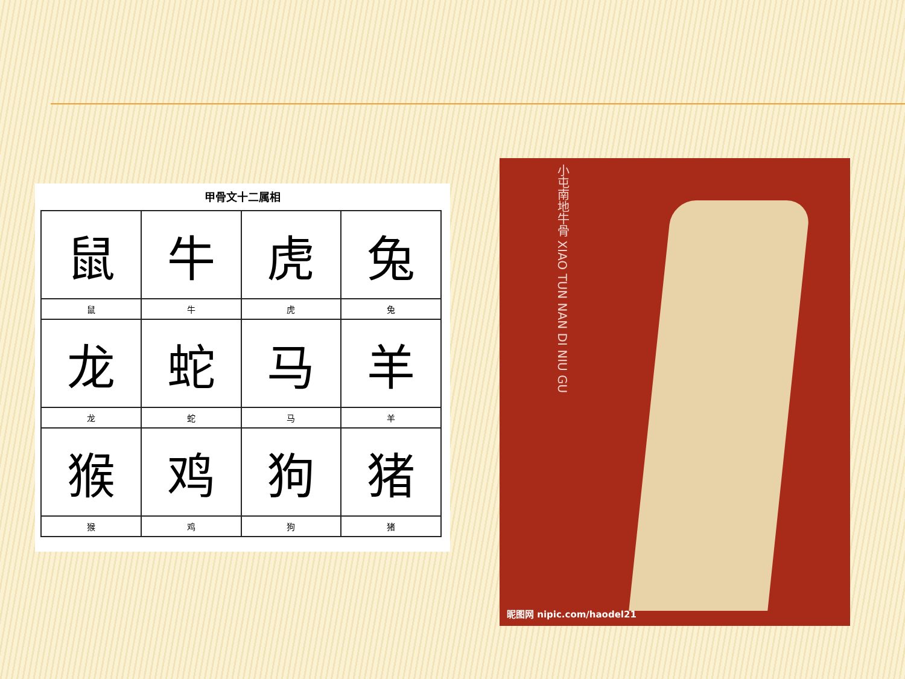甲骨文十二属相
| 鼠 | 牛 | 虎 | 兔 |
| 鼠 | 牛 | 虎 | 兔 |
| 龙 | 蛇 | 马 | 羊 |
| 龙 | 蛇 | 马 | 羊 |
| 猴 | 鸡 | 狗 | 猪 |
| 猴 | 鸡 | 狗 | 猪 |
小屯南地牛骨 XIAO TUN NAN DI NIU GU
昵图网 nipic.com/haodel21